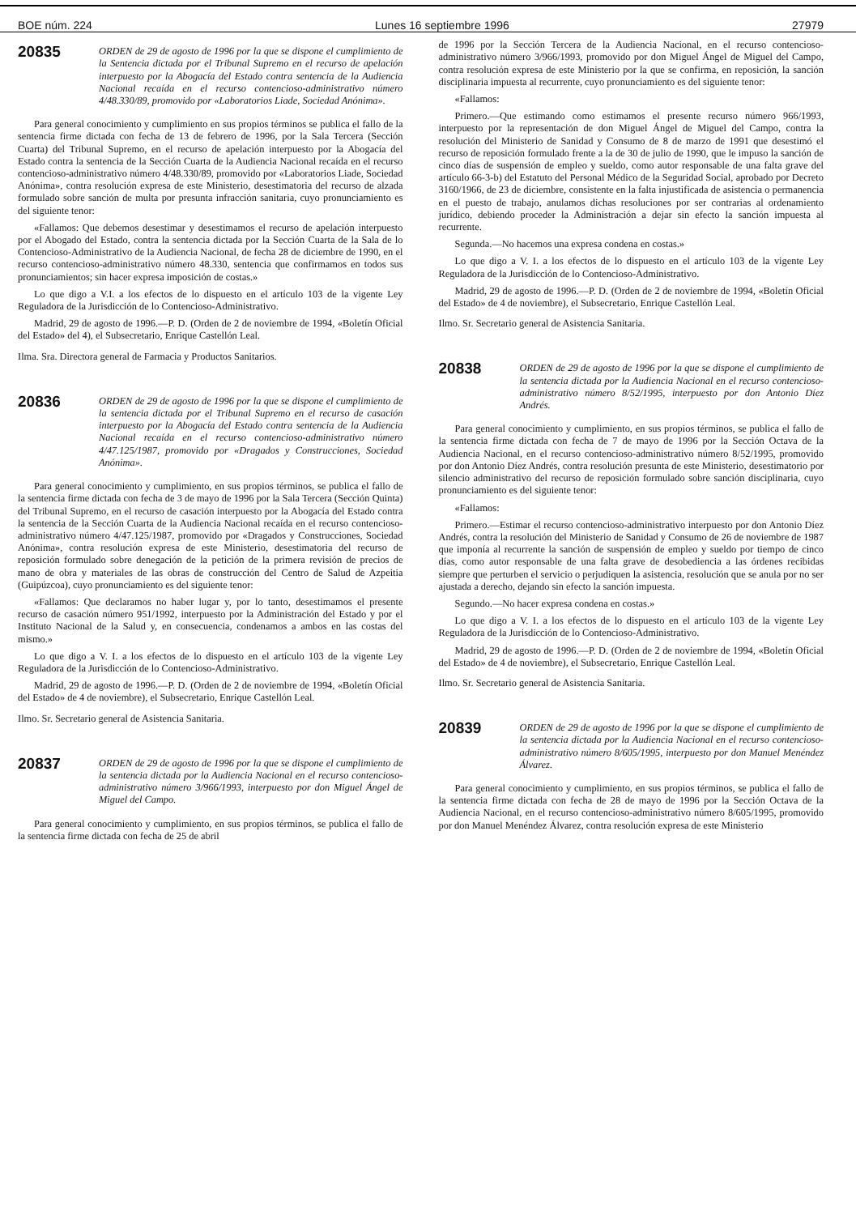BOE núm. 224 Lunes 16 septiembre 1996 27979
20835
ORDEN de 29 de agosto de 1996 por la que se dispone el cumplimiento de la Sentencia dictada por el Tribunal Supremo en el recurso de apelación interpuesto por la Abogacía del Estado contra sentencia de la Audiencia Nacional recaída en el recurso contencioso-administrativo número 4/48.330/89, promovido por «Laboratorios Liade, Sociedad Anónima».
Para general conocimiento y cumplimiento en sus propios términos se publica el fallo de la sentencia firme dictada con fecha de 13 de febrero de 1996, por la Sala Tercera (Sección Cuarta) del Tribunal Supremo, en el recurso de apelación interpuesto por la Abogacía del Estado contra la sentencia de la Sección Cuarta de la Audiencia Nacional recaída en el recurso contencioso-administrativo número 4/48.330/89, promovido por «Laboratorios Liade, Sociedad Anónima», contra resolución expresa de este Ministerio, desestimatoria del recurso de alzada formulado sobre sanción de multa por presunta infracción sanitaria, cuyo pronunciamiento es del siguiente tenor:
«Fallamos: Que debemos desestimar y desestimamos el recurso de apelación interpuesto por el Abogado del Estado, contra la sentencia dictada por la Sección Cuarta de la Sala de lo Contencioso-Administrativo de la Audiencia Nacional, de fecha 28 de diciembre de 1990, en el recurso contencioso-administrativo número 48.330, sentencia que confirmamos en todos sus pronunciamientos; sin hacer expresa imposición de costas.»
Lo que digo a V.I. a los efectos de lo dispuesto en el artículo 103 de la vigente Ley Reguladora de la Jurisdicción de lo Contencioso-Administrativo.
Madrid, 29 de agosto de 1996.—P. D. (Orden de 2 de noviembre de 1994, «Boletín Oficial del Estado» del 4), el Subsecretario, Enrique Castellón Leal.
Ilma. Sra. Directora general de Farmacia y Productos Sanitarios.
20836
ORDEN de 29 de agosto de 1996 por la que se dispone el cumplimiento de la sentencia dictada por el Tribunal Supremo en el recurso de casación interpuesto por la Abogacía del Estado contra sentencia de la Audiencia Nacional recaída en el recurso contencioso-administrativo número 4/47.125/1987, promovido por «Dragados y Construcciones, Sociedad Anónima».
Para general conocimiento y cumplimiento, en sus propios términos, se publica el fallo de la sentencia firme dictada con fecha de 3 de mayo de 1996 por la Sala Tercera (Sección Quinta) del Tribunal Supremo, en el recurso de casación interpuesto por la Abogacía del Estado contra la sentencia de la Sección Cuarta de la Audiencia Nacional recaída en el recurso contencioso-administrativo número 4/47.125/1987, promovido por «Dragados y Construcciones, Sociedad Anónima», contra resolución expresa de este Ministerio, desestimatoria del recurso de reposición formulado sobre denegación de la petición de la primera revisión de precios de mano de obra y materiales de las obras de construcción del Centro de Salud de Azpeitia (Guipúzcoa), cuyo pronunciamiento es del siguiente tenor:
«Fallamos: Que declaramos no haber lugar y, por lo tanto, desestimamos el presente recurso de casación número 951/1992, interpuesto por la Administración del Estado y por el Instituto Nacional de la Salud y, en consecuencia, condenamos a ambos en las costas del mismo.»
Lo que digo a V. I. a los efectos de lo dispuesto en el artículo 103 de la vigente Ley Reguladora de la Jurisdicción de lo Contencioso-Administrativo.
Madrid, 29 de agosto de 1996.—P. D. (Orden de 2 de noviembre de 1994, «Boletín Oficial del Estado» de 4 de noviembre), el Subsecretario, Enrique Castellón Leal.
Ilmo. Sr. Secretario general de Asistencia Sanitaria.
20837
ORDEN de 29 de agosto de 1996 por la que se dispone el cumplimiento de la sentencia dictada por la Audiencia Nacional en el recurso contencioso-administrativo número 3/966/1993, interpuesto por don Miguel Ángel de Miguel del Campo.
Para general conocimiento y cumplimiento, en sus propios términos, se publica el fallo de la sentencia firme dictada con fecha de 25 de abril
de 1996 por la Sección Tercera de la Audiencia Nacional, en el recurso contencioso-administrativo número 3/966/1993, promovido por don Miguel Ángel de Miguel del Campo, contra resolución expresa de este Ministerio por la que se confirma, en reposición, la sanción disciplinaria impuesta al recurrente, cuyo pronunciamiento es del siguiente tenor:
«Fallamos:
Primero.—Que estimando como estimamos el presente recurso número 966/1993, interpuesto por la representación de don Miguel Ángel de Miguel del Campo, contra la resolución del Ministerio de Sanidad y Consumo de 8 de marzo de 1991 que desestimó el recurso de reposición formulado frente a la de 30 de julio de 1990, que le impuso la sanción de cinco días de suspensión de empleo y sueldo, como autor responsable de una falta grave del artículo 66-3-b) del Estatuto del Personal Médico de la Seguridad Social, aprobado por Decreto 3160/1966, de 23 de diciembre, consistente en la falta injustificada de asistencia o permanencia en el puesto de trabajo, anulamos dichas resoluciones por ser contrarias al ordenamiento jurídico, debiendo proceder la Administración a dejar sin efecto la sanción impuesta al recurrente.
Segunda.—No hacemos una expresa condena en costas.»
Lo que digo a V. I. a los efectos de lo dispuesto en el artículo 103 de la vigente Ley Reguladora de la Jurisdicción de lo Contencioso-Administrativo.
Madrid, 29 de agosto de 1996.—P. D. (Orden de 2 de noviembre de 1994, «Boletín Oficial del Estado» de 4 de noviembre), el Subsecretario, Enrique Castellón Leal.
Ilmo. Sr. Secretario general de Asistencia Sanitaria.
20838
ORDEN de 29 de agosto de 1996 por la que se dispone el cumplimiento de la sentencia dictada por la Audiencia Nacional en el recurso contencioso-administrativo número 8/52/1995, interpuesto por don Antonio Díez Andrés.
Para general conocimiento y cumplimiento, en sus propios términos, se publica el fallo de la sentencia firme dictada con fecha de 7 de mayo de 1996 por la Sección Octava de la Audiencia Nacional, en el recurso contencioso-administrativo número 8/52/1995, promovido por don Antonio Díez Andrés, contra resolución presunta de este Ministerio, desestimatorio por silencio administrativo del recurso de reposición formulado sobre sanción disciplinaria, cuyo pronunciamiento es del siguiente tenor:
«Fallamos:
Primero.—Estimar el recurso contencioso-administrativo interpuesto por don Antonio Díez Andrés, contra la resolución del Ministerio de Sanidad y Consumo de 26 de noviembre de 1987 que imponía al recurrente la sanción de suspensión de empleo y sueldo por tiempo de cinco días, como autor responsable de una falta grave de desobediencia a las órdenes recibidas siempre que perturben el servicio o perjudiquen la asistencia, resolución que se anula por no ser ajustada a derecho, dejando sin efecto la sanción impuesta.
Segundo.—No hacer expresa condena en costas.»
Lo que digo a V. I. a los efectos de lo dispuesto en el artículo 103 de la vigente Ley Reguladora de la Jurisdicción de lo Contencioso-Administrativo.
Madrid, 29 de agosto de 1996.—P. D. (Orden de 2 de noviembre de 1994, «Boletín Oficial del Estado» de 4 de noviembre), el Subsecretario, Enrique Castellón Leal.
Ilmo. Sr. Secretario general de Asistencia Sanitaria.
20839
ORDEN de 29 de agosto de 1996 por la que se dispone el cumplimiento de la sentencia dictada por la Audiencia Nacional en el recurso contencioso-administrativo número 8/605/1995, interpuesto por don Manuel Menéndez Álvarez.
Para general conocimiento y cumplimiento, en sus propios términos, se publica el fallo de la sentencia firme dictada con fecha de 28 de mayo de 1996 por la Sección Octava de la Audiencia Nacional, en el recurso contencioso-administrativo número 8/605/1995, promovido por don Manuel Menéndez Álvarez, contra resolución expresa de este Ministerio